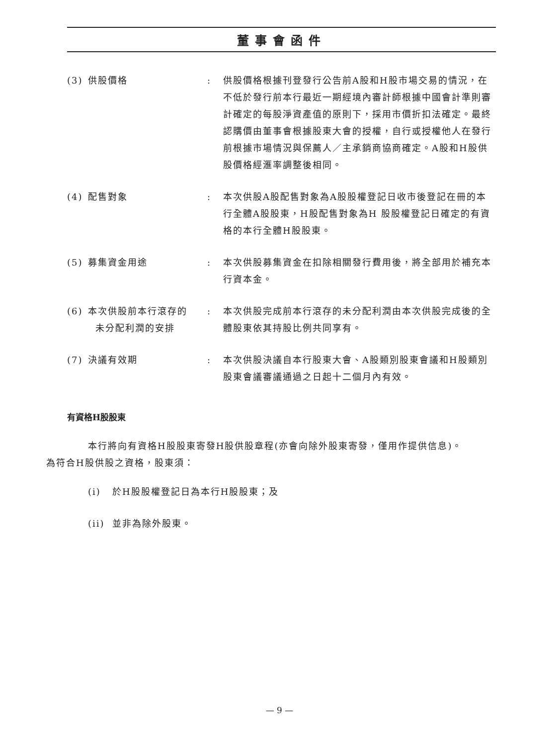董事會函件
| (3) | 供股價格 | : | 供股價格根據刊登發行公告前A股和H股市場交易的情況，在不低於發行前本行最近一期經境內審計師根據中國會計準則審計確定的每股淨資產值的原則下，採用市價折扣法確定。最終認購價由董事會根據股東大會的授權，自行或授權他人在發行前根據市場情況與保薦人／主承銷商協商確定。A股和H股供股價格經滙率調整後相同。 |
| (4) | 配售對象 | : | 本次供股A股配售對象為A股股權登記日收市後登記在冊的本行全體A股股東，H股配售對象為H 股股權登記日確定的有資格的本行全體H股股東。 |
| (5) | 募集資金用途 | : | 本次供股募集資金在扣除相關發行費用後，將全部用於補充本行資本金。 |
| (6) | 本次供股前本行滾存的 未分配利潤的安排 | : | 本次供股完成前本行滾存的未分配利潤由本次供股完成後的全體股東依其持股比例共同享有。 |
| (7) | 決議有效期 | : | 本次供股決議自本行股東大會、A股類別股東會議和H股類別股東會議審議通過之日起十二個月內有效。 |
有資格H股股東
本行將向有資格H股股東寄發H股供股章程(亦會向除外股東寄發，僅用作提供信息)。
為符合H股供股之資格，股東須：
(i) 於H股股權登記日為本行H股股東；及
(ii) 並非為除外股東。
— 9 —